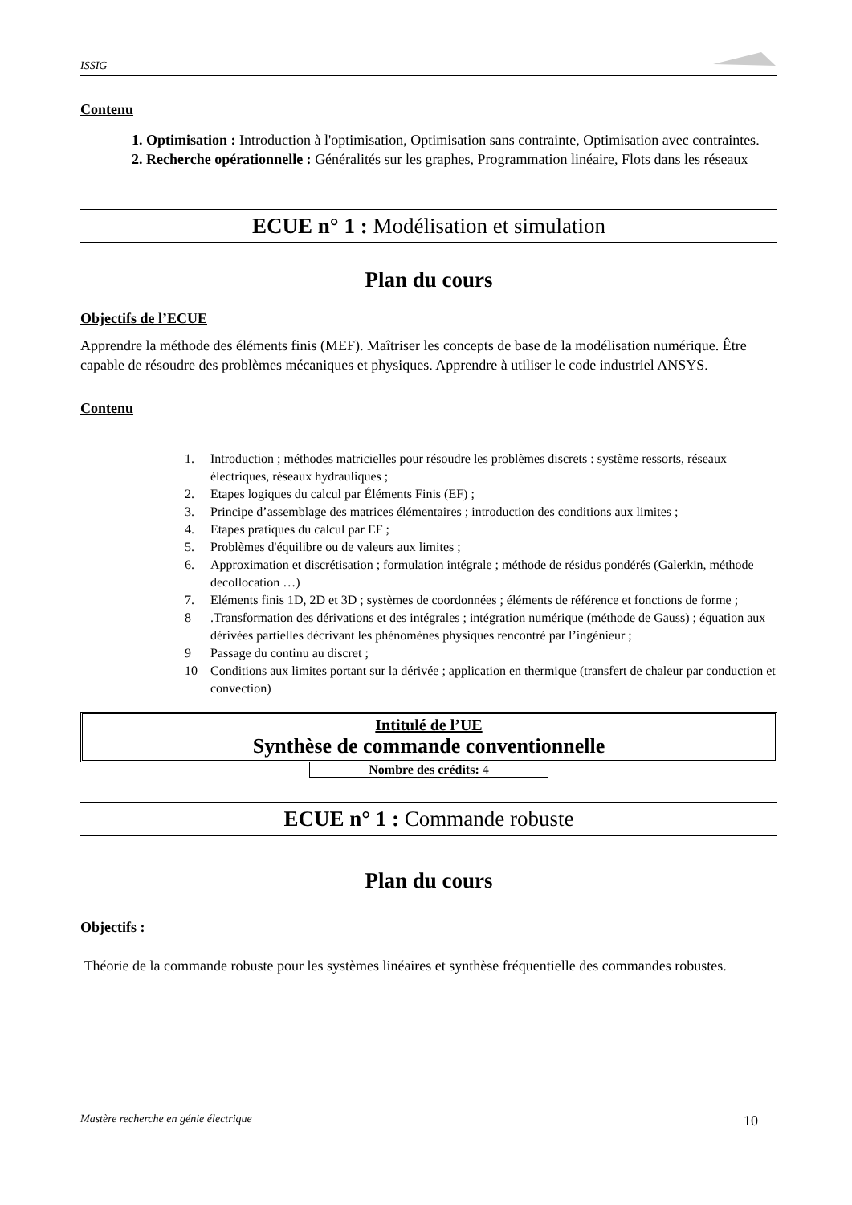ISSIG
Contenu
1. Optimisation : Introduction à l'optimisation, Optimisation sans contrainte, Optimisation avec contraintes.
2. Recherche opérationnelle : Généralités sur les graphes, Programmation linéaire, Flots dans les réseaux
ECUE n° 1 : Modélisation et simulation
Plan du cours
Objectifs de l’ECUE
Apprendre la méthode des éléments finis (MEF). Maîtriser les concepts de base de la modélisation numérique. Être capable de résoudre des problèmes mécaniques et physiques. Apprendre à utiliser le code industriel ANSYS.
Contenu
1. Introduction ; méthodes matricielles pour résoudre les problèmes discrets : système ressorts, réseaux électriques, réseaux hydrauliques ;
2. Etapes logiques du calcul par Éléments Finis (EF) ;
3. Principe d’assemblage des matrices élémentaires ; introduction des conditions aux limites ;
4. Etapes pratiques du calcul par EF ;
5. Problèmes d'équilibre ou de valeurs aux limites ;
6. Approximation et discrétisation ; formulation intégrale ; méthode de résidus pondérés (Galerkin, méthode decollocation …)
7. Eléments finis 1D, 2D et 3D ; systèmes de coordonnées ; éléments de référence et fonctions de forme ;
8.Transformation des dérivations et des intégrales ; intégration numérique (méthode de Gauss) ; équation aux dérivées partielles décrivant les phénomènes physiques rencontré par l’ingénieur ;
9 Passage du continu au discret ;
10 Conditions aux limites portant sur la dérivée ; application en thermique (transfert de chaleur par conduction et convection)
Intitulé de l’UE
Synthèse de commande conventionnelle
Nombre des crédits: 4
ECUE n° 1 : Commande robuste
Plan du cours
Objectifs :
Théorie de la commande robuste pour les systèmes linéaires et synthèse fréquentielle des commandes robustes.
Mastère recherche en génie électrique 10